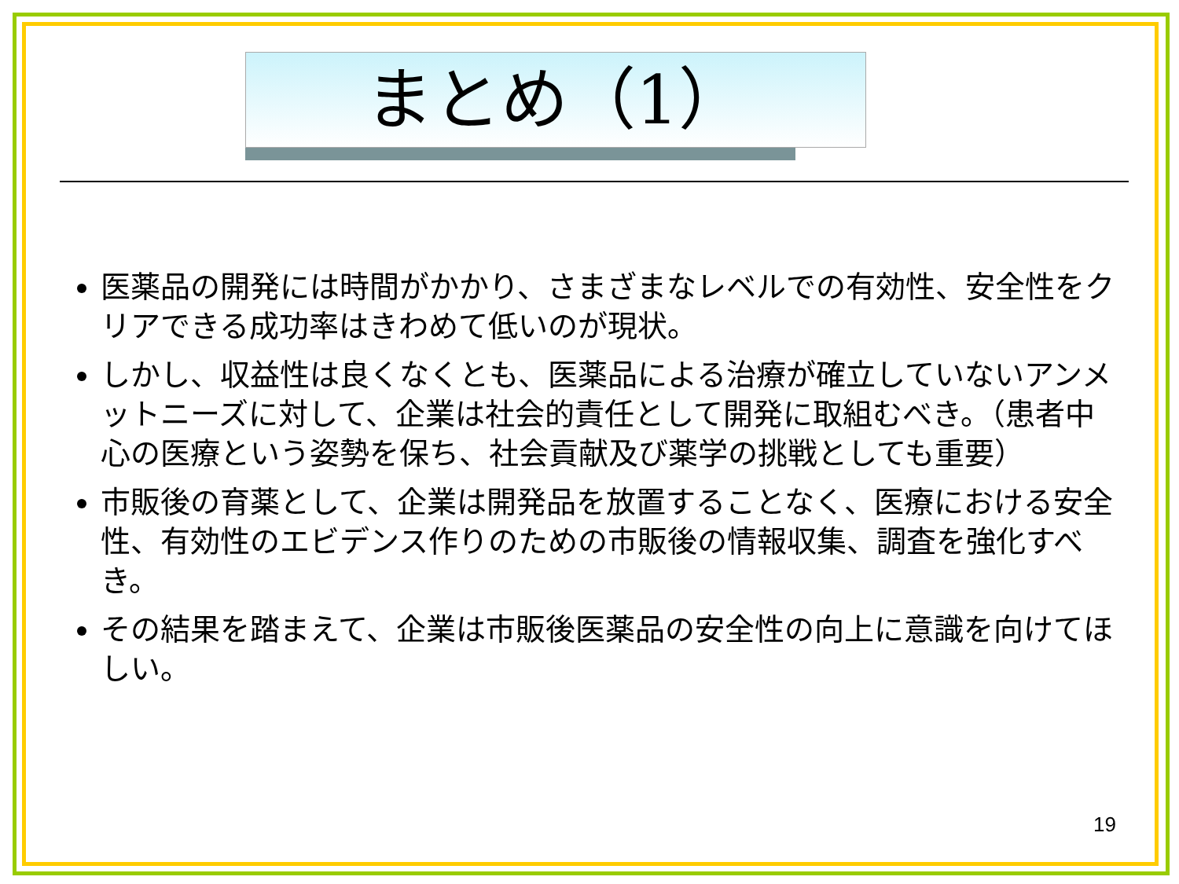まとめ（1）
医薬品の開発には時間がかかり、さまざまなレベルでの有効性、安全性をクリアできる成功率はきわめて低いのが現状。
しかし、収益性は良くなくとも、医薬品による治療が確立していないアンメットニーズに対して、企業は社会的責任として開発に取組むべき。（患者中心の医療という姿勢を保ち、社会貢献及び薬学の挑戦としても重要）
市販後の育薬として、企業は開発品を放置することなく、医療における安全性、有効性のエビデンス作りのための市販後の情報収集、調査を強化すべき。
その結果を踏まえて、企業は市販後医薬品の安全性の向上に意識を向けてほしい。
19